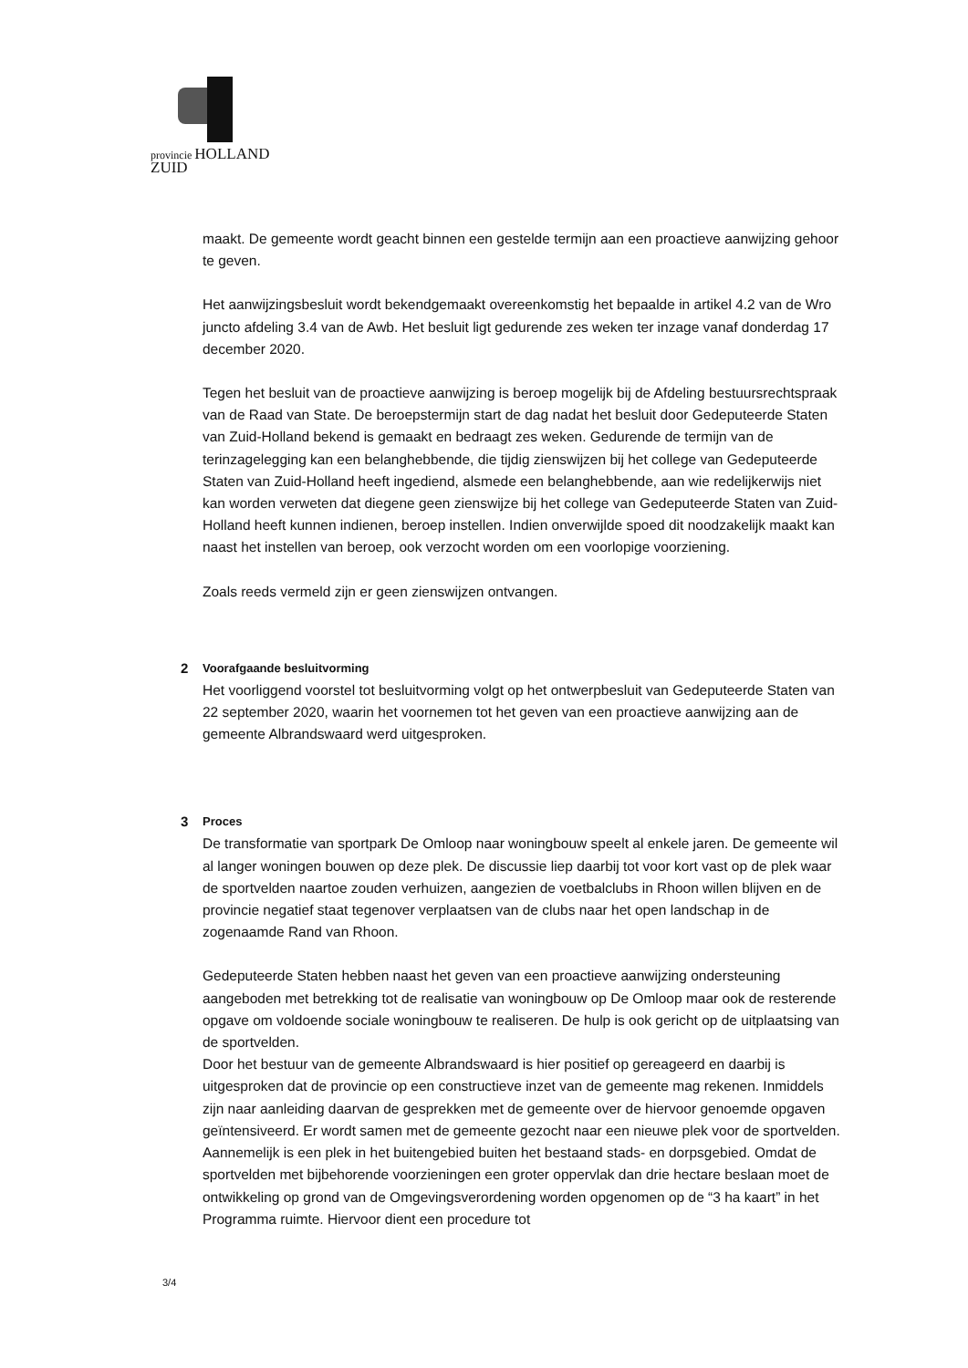provincie HOLLAND
ZUID
maakt. De gemeente wordt geacht binnen een gestelde termijn aan een proactieve aanwijzing gehoor te geven.
Het aanwijzingsbesluit wordt bekendgemaakt overeenkomstig het bepaalde in artikel 4.2 van de Wro juncto afdeling 3.4 van de Awb. Het besluit ligt gedurende zes weken ter inzage vanaf donderdag 17 december 2020.
Tegen het besluit van de proactieve aanwijzing is beroep mogelijk bij de Afdeling bestuursrechtspraak van de Raad van State. De beroepstermijn start de dag nadat het besluit door Gedeputeerde Staten van Zuid-Holland bekend is gemaakt en bedraagt zes weken. Gedurende de termijn van de terinzagelegging kan een belanghebbende, die tijdig zienswijzen bij het college van Gedeputeerde Staten van Zuid-Holland heeft ingediend, alsmede een belanghebbende, aan wie redelijkerwijs niet kan worden verweten dat diegene geen zienswijze bij het college van Gedeputeerde Staten van Zuid-Holland heeft kunnen indienen, beroep instellen. Indien onverwijlde spoed dit noodzakelijk maakt kan naast het instellen van beroep, ook verzocht worden om een voorlopige voorziening.
Zoals reeds vermeld zijn er geen zienswijzen ontvangen.
2 Voorafgaande besluitvorming
Het voorliggend voorstel tot besluitvorming volgt op het ontwerpbesluit van Gedeputeerde Staten van 22 september 2020, waarin het voornemen tot het geven van een proactieve aanwijzing aan de gemeente Albrandswaard werd uitgesproken.
3 Proces
De transformatie van sportpark De Omloop naar woningbouw speelt al enkele jaren. De gemeente wil al langer woningen bouwen op deze plek. De discussie liep daarbij tot voor kort vast op de plek waar de sportvelden naartoe zouden verhuizen, aangezien de voetbalclubs in Rhoon willen blijven en de provincie negatief staat tegenover verplaatsen van de clubs naar het open landschap in de zogenaamde Rand van Rhoon.
Gedeputeerde Staten hebben naast het geven van een proactieve aanwijzing ondersteuning aangeboden met betrekking tot de realisatie van woningbouw op De Omloop maar ook de resterende opgave om voldoende sociale woningbouw te realiseren. De hulp is ook gericht op de uitplaatsing van de sportvelden.
Door het bestuur van de gemeente Albrandswaard is hier positief op gereageerd en daarbij is uitgesproken dat de provincie op een constructieve inzet van de gemeente mag rekenen. Inmiddels zijn naar aanleiding daarvan de gesprekken met de gemeente over de hiervoor genoemde opgaven geïntensiveerd. Er wordt samen met de gemeente gezocht naar een nieuwe plek voor de sportvelden. Aannemelijk is een plek in het buitengebied buiten het bestaand stads- en dorpsgebied. Omdat de sportvelden met bijbehorende voorzieningen een groter oppervlak dan drie hectare beslaan moet de ontwikkeling op grond van de Omgevingsverordening worden opgenomen op de “3 ha kaart” in het Programma ruimte. Hiervoor dient een procedure tot
3/4